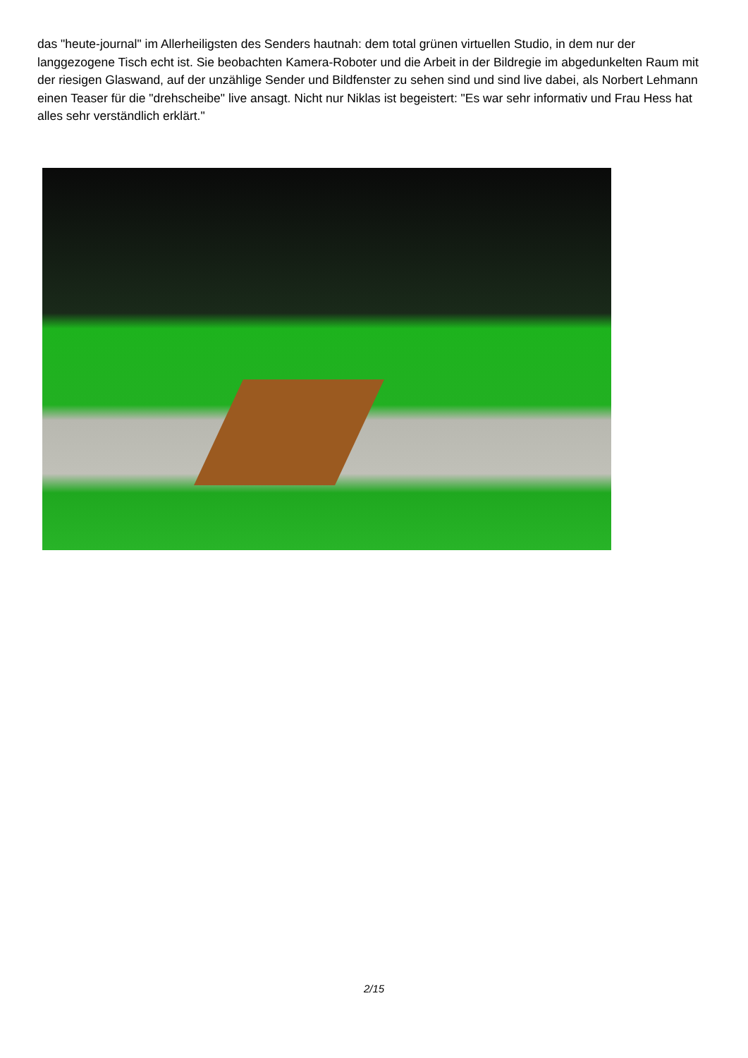das "heute-journal" im Allerheiligsten des Senders hautnah: dem total grünen virtuellen Studio, in dem nur der langgezogene Tisch echt ist. Sie beobachten Kamera-Roboter und die Arbeit in der Bildregie im abgedunkelten Raum mit der riesigen Glaswand, auf der unzählige Sender und Bildfenster zu sehen sind und sind live dabei, als Norbert Lehmann einen Teaser für die "drehscheibe" live ansagt. Nicht nur Niklas ist begeistert: "Es war sehr informativ und Frau Hess hat alles sehr verständlich erklärt."
2/15